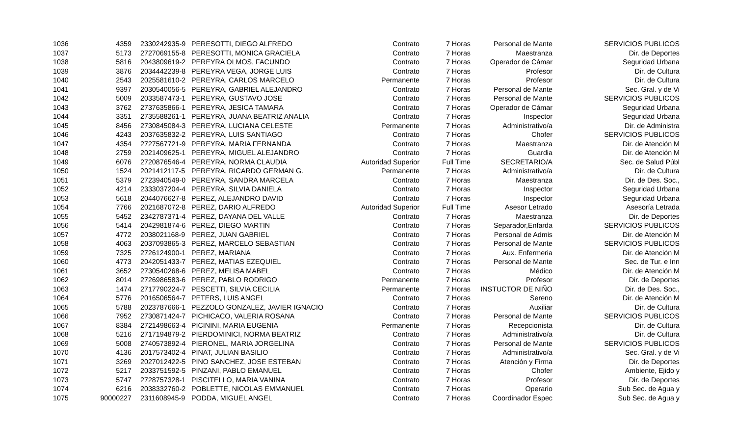| 1036 | 4359 | 2330242935-9 | PERESOTTI, DIEGO ALFREDO | Contrato | 7 Horas | Personal de Mante | SERVICIOS PUBLICOS |
| 1037 | 5173 | 2727069155-8 | PERESOTTI, MONICA GRACIELA | Contrato | 7 Horas | Maestranza | Dir. de Deportes |
| 1038 | 5816 | 2043809619-2 | PEREYRA OLMOS, FACUNDO | Contrato | 7 Horas | Operador de Cámar | Seguridad Urbana |
| 1039 | 3876 | 2034442239-8 | PEREYRA VEGA, JORGE LUIS | Contrato | 7 Horas | Profesor | Dir. de Cultura |
| 1040 | 2543 | 2025581610-2 | PEREYRA, CARLOS MARCELO | Permanente | 7 Horas | Profesor | Dir. de Cultura |
| 1041 | 9397 | 2030540056-5 | PEREYRA, GABRIEL ALEJANDRO | Contrato | 7 Horas | Personal de Mante | Sec. Gral. y de Vi |
| 1042 | 5009 | 2033587473-1 | PEREYRA, GUSTAVO JOSE | Contrato | 7 Horas | Personal de Mante | SERVICIOS PUBLICOS |
| 1043 | 3762 | 2737635866-1 | PEREYRA, JESICA TAMARA | Contrato | 7 Horas | Operador de Cámar | Seguridad Urbana |
| 1044 | 3351 | 2735588261-1 | PEREYRA, JUANA BEATRIZ ANALIA | Contrato | 7 Horas | Inspector | Seguridad Urbana |
| 1045 | 8456 | 2730845084-3 | PEREYRA, LUCIANA CELESTE | Permanente | 7 Horas | Administrativo/a | Dir. de Administra |
| 1046 | 4243 | 2037635832-2 | PEREYRA, LUIS SANTIAGO | Contrato | 7 Horas | Chofer | SERVICIOS PUBLICOS |
| 1047 | 4354 | 2727567721-9 | PEREYRA, MARIA FERNANDA | Contrato | 7 Horas | Maestranza | Dir. de Atención M |
| 1048 | 2759 | 2021409625-1 | PEREYRA, MIGUEL ALEJANDRO | Contrato | 7 Horas | Guardia | Dir. de Atención M |
| 1049 | 6076 | 2720876546-4 | PEREYRA, NORMA CLAUDIA | Autoridad Superior | Full Time | SECRETARIO/A | Sec. de Salud Públ |
| 1050 | 1524 | 2021412117-5 | PEREYRA, RICARDO GERMAN G. | Permanente | 7 Horas | Administrativo/a | Dir. de Cultura |
| 1051 | 5379 | 2723940549-0 | PEREYRA, SANDRA MARCELA | Contrato | 7 Horas | Maestranza | Dir. de Des. Soc., |
| 1052 | 4214 | 2333037204-4 | PEREYRA, SILVIA DANIELA | Contrato | 7 Horas | Inspector | Seguridad Urbana |
| 1053 | 5618 | 2044076627-8 | PEREZ, ALEJANDRO DAVID | Contrato | 7 Horas | Inspector | Seguridad Urbana |
| 1054 | 7766 | 2021687072-8 | PEREZ, DARIO ALFREDO | Autoridad Superior | Full Time | Asesor Letrado | Asesoría Letrada |
| 1055 | 5452 | 2342787371-4 | PEREZ, DAYANA DEL VALLE | Contrato | 7 Horas | Maestranza | Dir. de Deportes |
| 1056 | 5414 | 2042981874-6 | PEREZ, DIEGO MARTIN | Contrato | 7 Horas | Separador,Enfarda | SERVICIOS PUBLICOS |
| 1057 | 4772 | 2038021168-9 | PEREZ, JUAN GABRIEL | Contrato | 7 Horas | Personal de Admis | Dir. de Atención M |
| 1058 | 4063 | 2037093865-3 | PEREZ, MARCELO SEBASTIAN | Contrato | 7 Horas | Personal de Mante | SERVICIOS PUBLICOS |
| 1059 | 7325 | 2726124900-1 | PEREZ, MARIANA | Contrato | 7 Horas | Aux. Enfermeria | Dir. de Atención M |
| 1060 | 4773 | 2042051433-7 | PEREZ, MATIAS EZEQUIEL | Contrato | 7 Horas | Personal de Mante | Sec. de Tur. e Inn |
| 1061 | 3652 | 2730540268-6 | PEREZ, MELISA MABEL | Contrato | 7 Horas | Médico | Dir. de Atención M |
| 1062 | 8014 | 2726986583-6 | PEREZ, PABLO RODRIGO | Permanente | 7 Horas | Profesor | Dir. de Deportes |
| 1063 | 1474 | 2717790224-7 | PESCETTI, SILVIA CECILIA | Permanente | 7 Horas | INSTUCTOR DE NIÑO | Dir. de Des. Soc., |
| 1064 | 5776 | 2016506564-7 | PETERS, LUIS ANGEL | Contrato | 7 Horas | Sereno | Dir. de Atención M |
| 1065 | 5788 | 2023787666-1 | PEZZOLO GONZALEZ, JAVIER IGNACIO | Contrato | 7 Horas | Auxiliar | Dir. de Cultura |
| 1066 | 7952 | 2730871424-7 | PICHICACO, VALERIA ROSANA | Contrato | 7 Horas | Personal de Mante | SERVICIOS PUBLICOS |
| 1067 | 8384 | 2721498663-4 | PICININI, MARIA EUGENIA | Permanente | 7 Horas | Recepcionista | Dir. de Cultura |
| 1068 | 5216 | 2717194879-2 | PIERDOMINICI, NORMA BEATRIZ | Contrato | 7 Horas | Administrativo/a | Dir. de Cultura |
| 1069 | 5008 | 2740573892-4 | PIERONEL, MARIA JORGELINA | Contrato | 7 Horas | Personal de Mante | SERVICIOS PUBLICOS |
| 1070 | 4136 | 2017573402-4 | PINAT, JULIAN BASILIO | Contrato | 7 Horas | Administrativo/a | Sec. Gral. y de Vi |
| 1071 | 3269 | 2027012422-5 | PINO SANCHEZ, JOSE ESTEBAN | Contrato | 7 Horas | Atención y Firma | Dir. de Deportes |
| 1072 | 5217 | 2033751592-5 | PINZANI, PABLO EMANUEL | Contrato | 7 Horas | Chofer | Ambiente, Ejido y |
| 1073 | 5747 | 2728757328-1 | PISCITELLO, MARIA VANINA | Contrato | 7 Horas | Profesor | Dir. de Deportes |
| 1074 | 6216 | 2038332760-2 | POBLETTE, NICOLAS EMMANUEL | Contrato | 7 Horas | Operario | Sub Sec. de Agua y |
| 1075 | 90000227 | 2311608945-9 | PODDA, MIGUEL ANGEL | Contrato | 7 Horas | Coordinador Espec | Sub Sec. de Agua y |